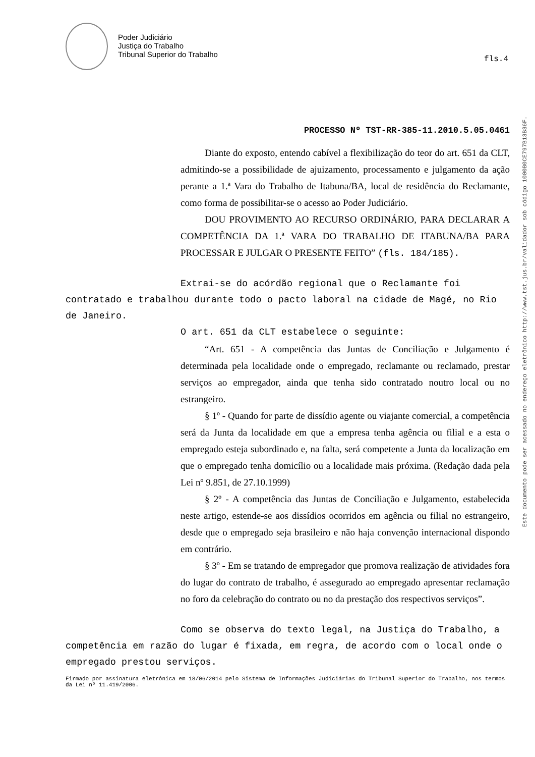Poder Judiciário
Justiça do Trabalho
Tribunal Superior do Trabalho
fls.4
PROCESSO Nº TST-RR-385-11.2010.5.05.0461
Diante do exposto, entendo cabível a flexibilização do teor do art. 651 da CLT, admitindo-se a possibilidade de ajuizamento, processamento e julgamento da ação perante a 1.ª Vara do Trabalho de Itabuna/BA, local de residência do Reclamante, como forma de possibilitar-se o acesso ao Poder Judiciário.
DOU PROVIMENTO AO RECURSO ORDINÁRIO, PARA DECLARAR A COMPETÊNCIA DA 1.ª VARA DO TRABALHO DE ITABUNA/BA PARA PROCESSAR E JULGAR O PRESENTE FEITO” (fls. 184/185).
Extrai-se do acórdão regional que o Reclamante foi contratado e trabalhou durante todo o pacto laboral na cidade de Magé, no Rio de Janeiro.
O art. 651 da CLT estabelece o seguinte:
“Art. 651 - A competência das Juntas de Conciliação e Julgamento é determinada pela localidade onde o empregado, reclamante ou reclamado, prestar serviços ao empregador, ainda que tenha sido contratado noutro local ou no estrangeiro.
§ 1º - Quando for parte de dissídio agente ou viajante comercial, a competência será da Junta da localidade em que a empresa tenha agência ou filial e a esta o empregado esteja subordinado e, na falta, será competente a Junta da localização em que o empregado tenha domicílio ou a localidade mais próxima. (Redação dada pela Lei nº 9.851, de 27.10.1999)
§ 2º - A competência das Juntas de Conciliação e Julgamento, estabelecida neste artigo, estende-se aos dissídios ocorridos em agência ou filial no estrangeiro, desde que o empregado seja brasileiro e não haja convenção internacional dispondo em contrário.
§ 3º - Em se tratando de empregador que promova realização de atividades fora do lugar do contrato de trabalho, é assegurado ao empregado apresentar reclamação no foro da celebração do contrato ou no da prestação dos respectivos serviços”.
Como se observa do texto legal, na Justiça do Trabalho, a competência em razão do lugar é fixada, em regra, de acordo com o local onde o empregado prestou serviços.
Firmado por assinatura eletrônica em 18/06/2014 pelo Sistema de Informações Judiciárias do Tribunal Superior do Trabalho, nos termos da Lei nº 11.419/2006.
Este documento pode ser acessado no endereço eletrônico http://www.tst.jus.br/validador sob código 1000B0CE797B13B36F.